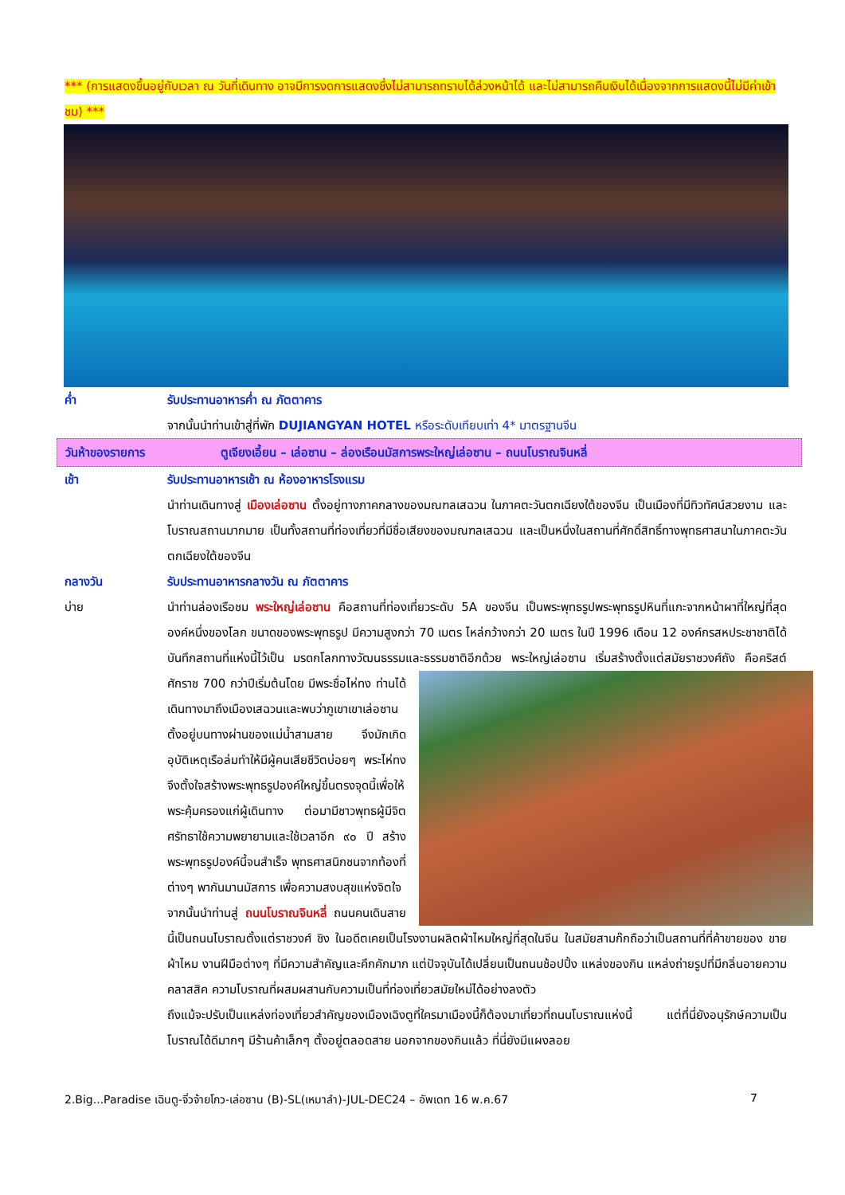*** (การแสดงขึ้นอยู่กับเวลา ณ วันที่เดินทาง อาจมีการงดการแสดงซึ่งไม่สามารถทราบได้ล่วงหน้าได้ และไม่สามารถคืนเงินได้เนื่องจากการแสดงนี้ไม่มีค่าเข้าชม) ***
ค่ำ รับประทานอาหารค่ำ ณ ภัตตาคาร
จากนั้นนำท่านเข้าสู่ที่พัก DUJIANGYAN HOTEL หรือระดับเทียบเท่า 4* มาตรฐานจีน
วันห้าของรายการ ตูเจียงเอี้ยน – เล่อซาน – ล่องเรือนมัสการพระใหญ่เล่อซาน – ถนนโบราณจินหลี่
เช้า รับประทานอาหารเช้า ณ ห้องอาหารโรงแรม
นำท่านเดินทางสู่ เมืองเล่อซาน ตั้งอยู่ทางภาคกลางของมณฑลเสฉวน ในภาคตะวันตกเฉียงใต้ของจีน เป็นเมืองที่มีทิวทัศน์สวยงาม และโบราณสถานมากมาย เป็นทั้งสถานที่ท่องเที่ยวที่มีชื่อเสียงของมณฑลเสฉวน และเป็นหนึ่งในสถานที่ศักดิ์สิทธิ์ทางพุทธศาสนาในภาคตะวันตกเฉียงใต้ของจีน
กลางวัน รับประทานอาหารกลางวัน ณ ภัตตาคาร
บ่าย นำท่านล่องเรือชม พระใหญ่เล่อซาน คือสถานที่ท่องเที่ยวระดับ 5A ของจีน เป็นพระพุทธรูปพระพุทธรูปหินที่แกะจากหน้าผาที่ใหญ่ที่สุดองค์หนึ่งของโลก ขนาดของพระพุทธรูป มีความสูงกว่า 70 เมตร ไหล่กว้างกว่า 20 เมตร ในปี 1996 เดือน 12 องค์กรสหประชาชาติได้บันทึกสถานที่แห่งนี้ไว้เป็น มรดกโลกทางวัฒนธรรมและธรรมชาติอีกด้วย พระใหญ่เล่อซาน เริ่มสร้างตั้งแต่สมัยราชวงศ์ถัง คือคริสต์ศักราช 700 กว่าปีเริ่มต้นโดย
มีพระชื่อไห่ทง ท่านได้เดินทางมาถึงเมืองเสฉวนและพบว่าภูเขาเขาเล่อซาน ตั้งอยู่บนทางผ่านของแม่น้ำสามสาย จึงมักเกิดอุบัติเหตุเรือล่มทำให้มีผู้คนเสียชีวิตบ่อยๆ พระไห่ทงจึงตั้งใจสร้างพระพุทธรูปองค์ใหญ่ขึ้นตรงจุดนี้เพื่อให้พระคุ้มครองแก่ผู้เดินทาง ต่อมามีชาวพุทธผู้มีจิตศรัทธาใช้ความพยายามและใช้เวลาอีก ๙๐ ปี สร้างพระพุทธรูปองค์นี้จนสำเร็จ พุทธศาสนิกชนจากท้องที่ต่างๆ พากันมานมัสการ เพื่อความสงบสุขแห่งจิตใจ
จากนั้นนำท่านสู่ ถนนโบราณจินหลี่ ถนนคนเดินสายนี้เป็นถนนโบราณตั้งแต่ราชวงศ์ ชิง ในอดีตเคยเป็นโรงงานผลิตผ้าไหมใหญ่ที่สุดในจีน ในสมัยสามก๊กถือว่าเป็นสถานที่ที่ค้าขายของ ขายผ้าไหม งานฝีมือต่างๆ ที่มีความสำคัญและคึกคักมาก แต่ปัจจุบันได้เปลี่ยนเป็นถนนช้อปปิ้ง แหล่งของกิน แหล่งถ่ายรูปที่มีกลิ่นอายความคลาสสิค ความโบราณที่ผสมผสานกับความเป็นที่ท่องเที่ยวสมัยใหม่ได้อย่างลงตัว
ถึงแม้จะปรับเป็นแหล่งท่องเที่ยวสำคัญของเมืองเฉิงตูที่ใครมาเมืองนี้ก็ต้องมาเที่ยวที่ถนนโบราณแห่งนี้ แต่ที่นี่ยังอนุรักษ์ความเป็นโบราณได้ดีมากๆ มีร้านค้าเล็กๆ ตั้งอยู่ตลอดสาย นอกจากของกินแล้ว ที่นี่ยังมีแผงลอย
2.Big...Paradise เฉินตู-จิ่วจ้ายโกว-เล่อซาน (B)-SL(เหมาลำ)-JUL-DEC24 – อัพเดท 16 พ.ค.67 7